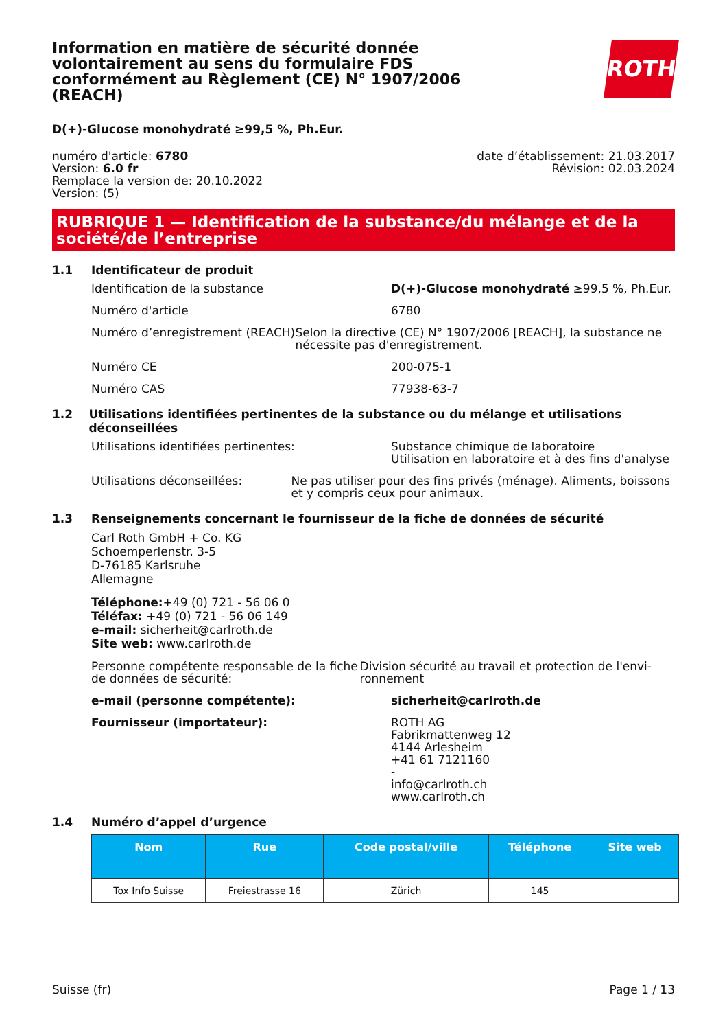Information en matière de sécurité donnée volontairement au sens du formulaire FDS conformément au Règlement (CE) N° 1907/2006 (REACH)
ROTH
D(+)-Glucose monohydraté ≥99,5 %, Ph.Eur.
numéro d'article: 6780
Version: 6.0 fr
Remplace la version de: 20.10.2022
Version: (5)
date d’établissement: 21.03.2017
Révision: 02.03.2024
RUBRIQUE 1 — Identification de la substance/du mélange et de la société/de l’entreprise
1.1 Identificateur de produit
Identification de la substance D(+)-Glucose monohydraté ≥99,5 %, Ph.Eur.
Numéro d'article 6780
Numéro d’enregistrement (REACH) Selon la directive (CE) N° 1907/2006 [REACH], la substance ne nécessite pas d'enregistrement.
Numéro CE 200-075-1
Numéro CAS 77938-63-7
1.2 Utilisations identifiées pertinentes de la substance ou du mélange et utilisations déconseillées
Utilisations identifiées pertinentes: Substance chimique de laboratoire
Utilisation en laboratoire et à des fins d'analyse
Utilisations déconseillées: Ne pas utiliser pour des fins privés (ménage). Ali­ments, boissons et y compris ceux pour animaux.
1.3 Renseignements concernant le fournisseur de la fiche de données de sécurité
Carl Roth GmbH + Co. KG
Schoemperlenstr. 3-5
D-76185 Karlsruhe
Allemagne
Téléphone:+49 (0) 721 - 56 06 0
Téléfax: +49 (0) 721 - 56 06 149
e-mail: sicherheit@carlroth.de
Site web: www.carlroth.de
Personne compétente responsable de la fiche de données de sécurité:
Division sécurité au travail et protection de l'envi­ronnement
e-mail (personne compétente): sicherheit@carlroth.de
Fournisseur (importateur): ROTH AG
Fabrikmattenweg 12
4144 Arlesheim
+41 61 7121160
-
info@carlroth.ch
www.carlroth.ch
1.4 Numéro d’appel d’urgence
| Nom | Rue | Code pos­tal/ville | Téléphone | Site web |
| --- | --- | --- | --- | --- |
| Tox Info Suisse | Freiestrasse 16 | Zürich | 145 | |
Suisse (fr) Page 1 / 13